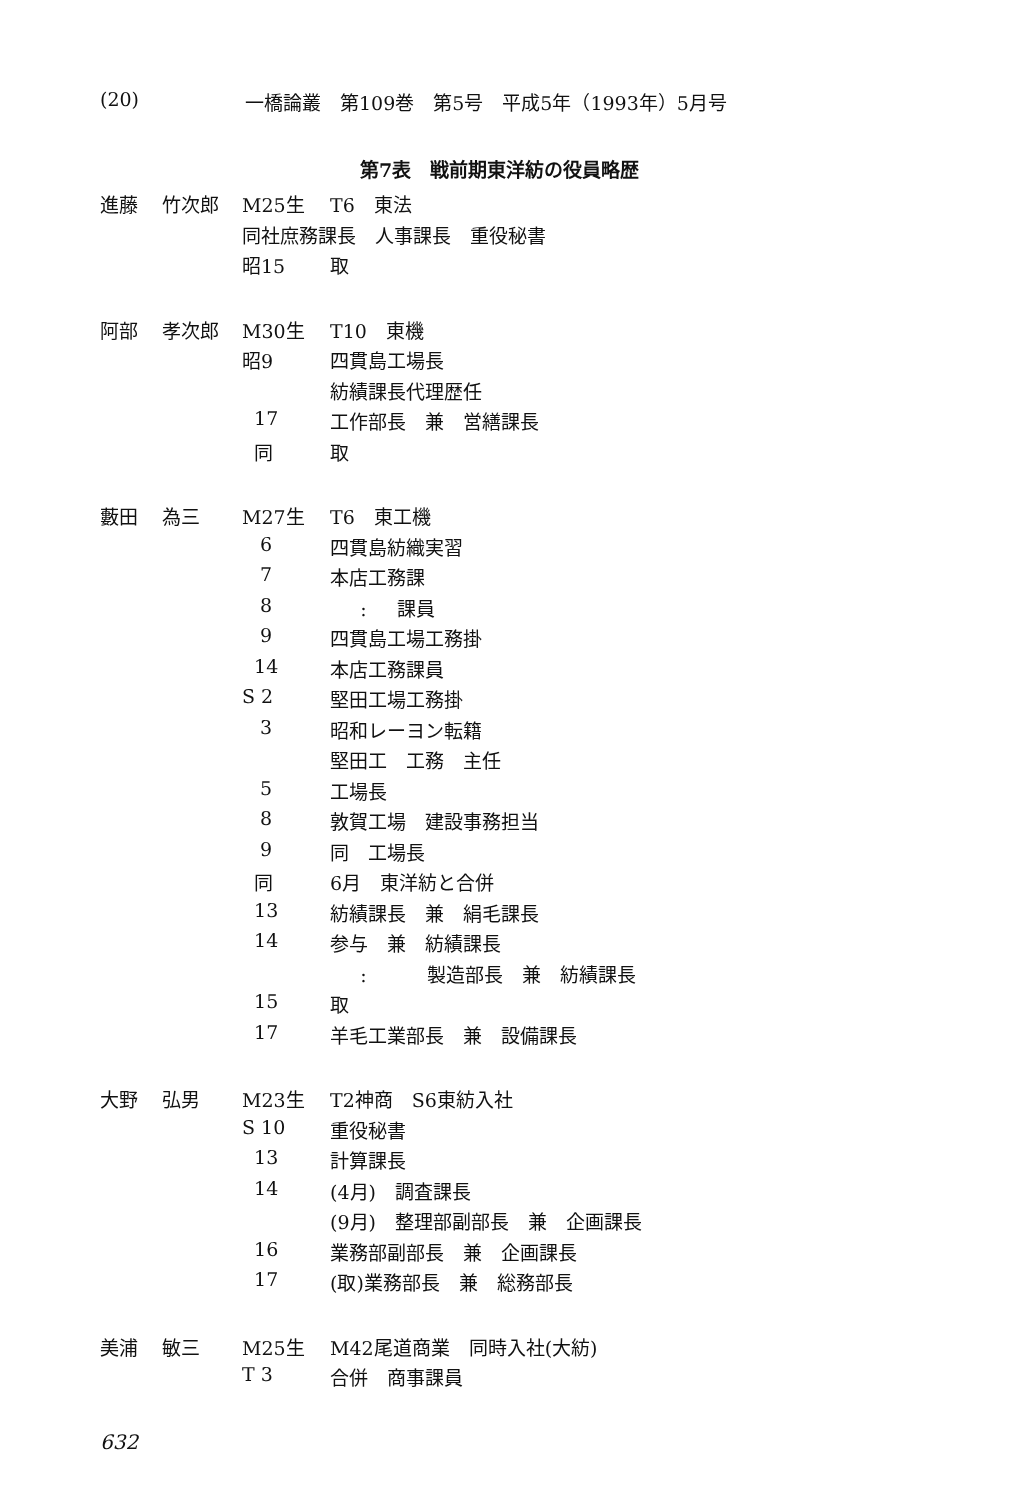(20) 一橋論叢　第109巻　第5号　平成5年（1993年）5月号
第7表　戦前期東洋紡の役員略歴
| 進藤 | 竹次郎 | M25生 | T6 東法 |
| | | 同社庶務課長 人事課長 重役秘書 | |
| | | 昭15 | 取 |
| 阿部 | 孝次郎 | M30生 | T10 東機 |
| | | 昭9 | 四貫島工場長 |
| | | | 紡績課長代理歴任 |
| | | 17 | 工作部長 兼 営繕課長 |
| | | 同 | 取 |
| 藪田 | 為三 | M27生 | T6 東工機 |
| | | 6 | 四貫島紡織実習 |
| | | 7 | 本店工務課 |
| | | 8 | : 課員 |
| | | 9 | 四貫島工場工務掛 |
| | | 14 | 本店工務課員 |
| | | S 2 | 堅田工場工務掛 |
| | | 3 | 昭和レーヨン転籍 |
| | | | 堅田工 工務 主任 |
| | | 5 | 工場長 |
| | | 8 | 敦賀工場 建設事務担当 |
| | | 9 | 同 工場長 |
| | | 同 | 6月 東洋紡と合併 |
| | | 13 | 紡績課長 兼 絹毛課長 |
| | | 14 | 参与 兼 紡績課長 |
| | | | : 製造部長 兼 紡績課長 |
| | | 15 | 取 |
| | | 17 | 羊毛工業部長 兼 設備課長 |
| 大野 | 弘男 | M23生 | T2神商 S6東紡入社 |
| | | S 10 | 重役秘書 |
| | | 13 | 計算課長 |
| | | 14 | (4月) 調査課長 |
| | | | (9月) 整理部副部長 兼 企画課長 |
| | | 16 | 業務部副部長 兼 企画課長 |
| | | 17 | (取)業務部長 兼 総務部長 |
| 美浦 | 敏三 | M25生 | M42尾道商業 同時入社(大紡) |
| | | T 3 | 合併 商事課員 |
632